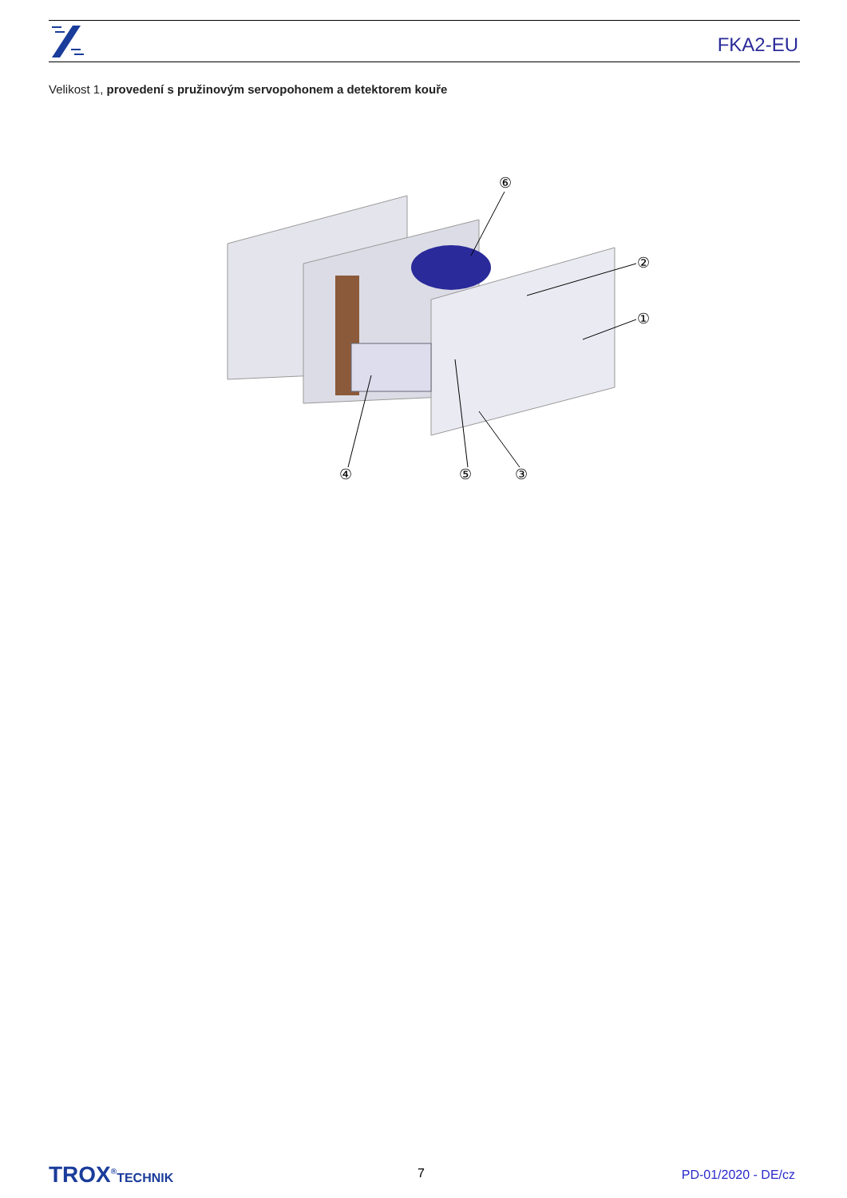FKA2-EU
Velikost 1, provedení s pružinovým servopohonem a detektorem kouře
⑥
②
①
④
⑤
③
TROX<sup>®</sup>TECHNIK 7 PD-01/2020 - DE/cz